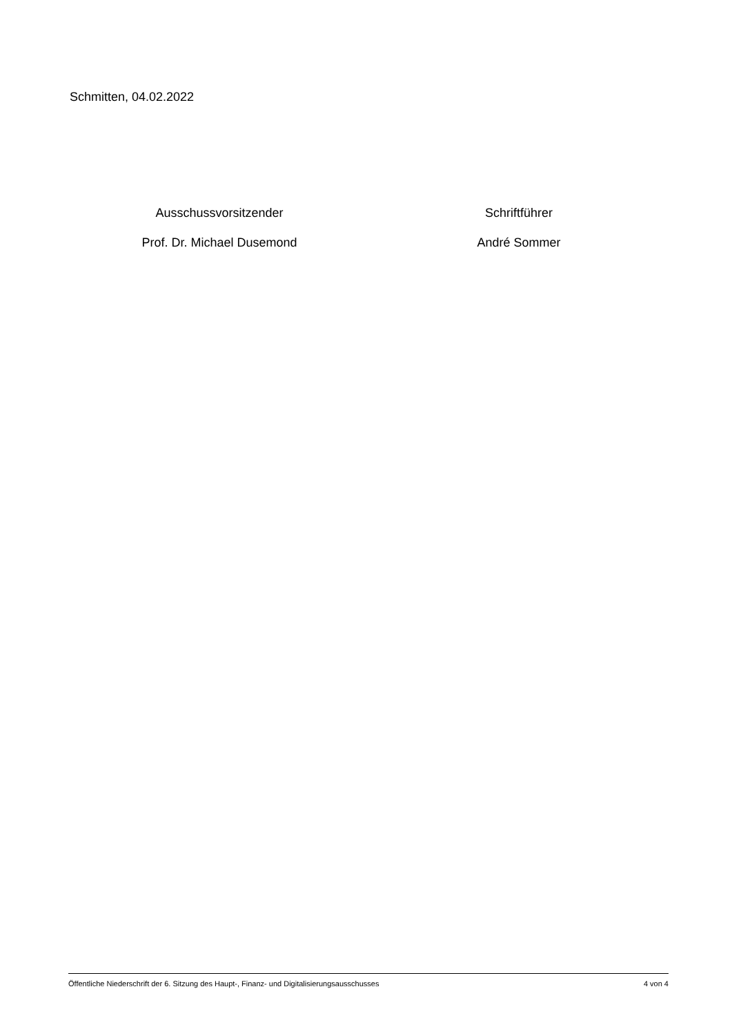Schmitten, 04.02.2022
Ausschussvorsitzender
Prof. Dr. Michael Dusemond
Schriftführer
André Sommer
Öffentliche Niederschrift der 6. Sitzung des Haupt-, Finanz- und Digitalisierungsausschusses 4 von 4